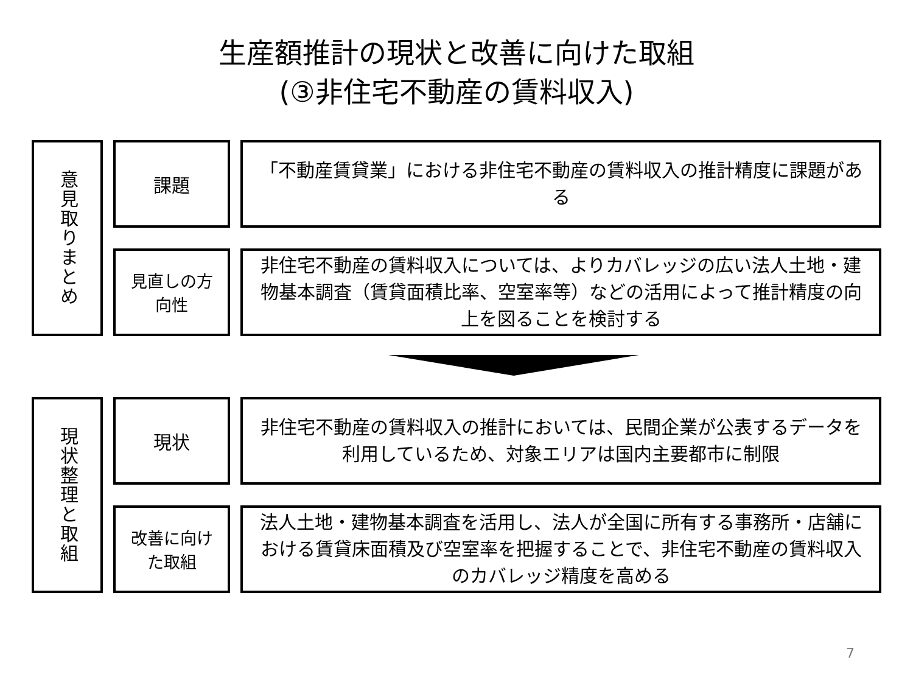生産額推計の現状と改善に向けた取組
(③非住宅不動産の賃料収入)
意見取りまとめ
課題
「不動産賃貸業」における非住宅不動産の賃料収入の推計精度に課題がある
見直しの方
向性
非住宅不動産の賃料収入については、よりカバレッジの広い法人土地・建物基本調査（賃貸面積比率、空室率等）などの活用によって推計精度の向上を図ることを検討する
現状整理と取組
現状
非住宅不動産の賃料収入の推計においては、民間企業が公表するデータを利用しているため、対象エリアは国内主要都市に制限
改善に向け
た取組
法人土地・建物基本調査を活用し、法人が全国に所有する事務所・店舗における賃貸床面積及び空室率を把握することで、非住宅不動産の賃料収入のカバレッジ精度を高める
7